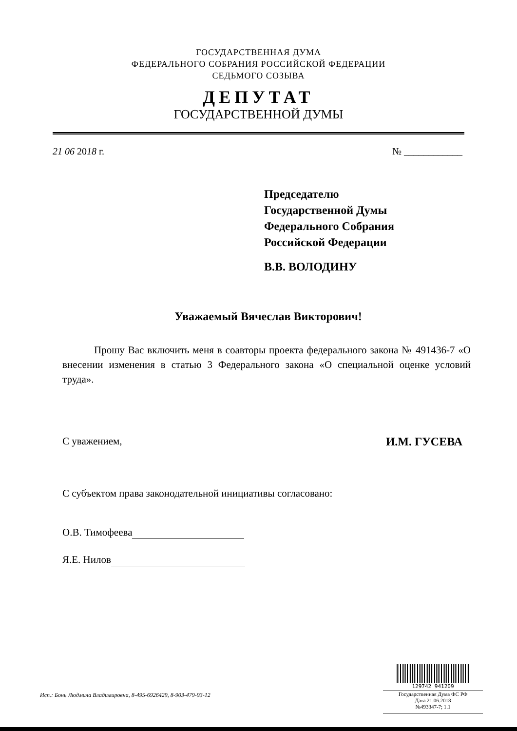ГОСУДАРСТВЕННАЯ ДУМА
ФЕДЕРАЛЬНОГО СОБРАНИЯ РОССИЙСКОЙ ФЕДЕРАЦИИ
СЕДЬМОГО СОЗЫВА
ДЕПУТАТ
ГОСУДАРСТВЕННОЙ ДУМЫ
21 06 2018 г. № ____________
Председателю
Государственной Думы
Федерального Собрания
Российской Федерации
В.В. ВОЛОДИНУ
Уважаемый Вячеслав Викторович!
Прошу Вас включить меня в соавторы проекта федерального закона № 491436-7 «О внесении изменения в статью 3 Федерального закона «О специальной оценке условий труда».
С уважением, И.М. ГУСЕВА
С субъектом права законодательной инициативы согласовано:
О.В. Тимофеева
Я.Е. Нилов
Исп.: Бонь Людмила Владимировна, 8-495-6926429, 8-903-479-93-12
129742 941209
Государственная Дума ФС РФ
Дата 21.06.2018
№493347-7; 1.1